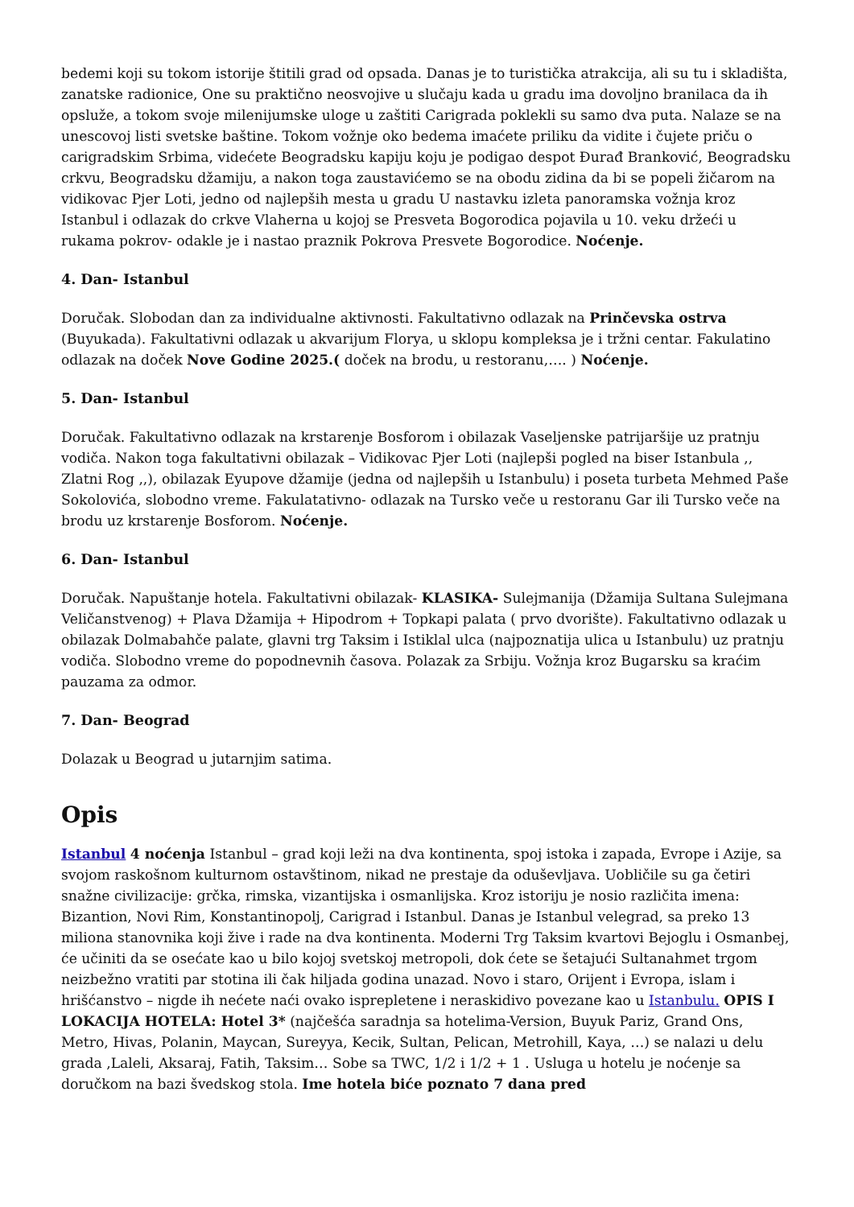bedemi koji su tokom istorije štitili grad od opsada. Danas je to turistička atrakcija, ali su tu i skladišta, zanatske radionice, One su praktično neosvojive u slučaju kada u gradu ima dovoljno branilaca da ih opsluže, a tokom svoje milenijumske uloge u zaštiti Carigrada poklekli su samo dva puta. Nalaze se na unescovoj listi svetske baštine. Tokom vožnje oko bedema imaćete priliku da vidite i čujete priču o carigradskim Srbima, videćete Beogradsku kapiju koju je podigao despot Đurađ Branković, Beogradsku crkvu, Beogradsku džamiju, a nakon toga zaustavićemo se na obodu zidina da bi se popeli žičarom na vidikovac Pjer Loti, jedno od najlepših mesta u gradu U nastavku izleta panoramska vožnja kroz Istanbul i odlazak do crkve Vlaherna u kojoj se Presveta Bogorodica pojavila u 10. veku držeći u rukama pokrov- odakle je i nastao praznik Pokrova Presvete Bogorodice. Noćenje.
4. Dan- Istanbul
Doručak. Slobodan dan za individualne aktivnosti. Fakultativno odlazak na Prinčevska ostrva (Buyukada). Fakultativni odlazak u akvarijum Florya, u sklopu kompleksa je i tržni centar. Fakulatino odlazak na doček Nove Godine 2025.( doček na brodu, u restoranu,…. ) Noćenje.
5. Dan- Istanbul
Doručak. Fakultativno odlazak na krstarenje Bosforom i obilazak Vaseljenske patrijaršije uz pratnju vodiča. Nakon toga fakultativni obilazak – Vidikovac Pjer Loti (najlepši pogled na biser Istanbula ,, Zlatni Rog ,,), obilazak Eyupove džamije (jedna od najlepših u Istanbulu) i poseta turbeta Mehmed Paše Sokolovića, slobodno vreme. Fakulatativno- odlazak na Tursko veče u restoranu Gar ili Tursko veče na brodu uz krstarenje Bosforom. Noćenje.
6. Dan- Istanbul
Doručak. Napuštanje hotela. Fakultativni obilazak- KLASIKA- Sulejmanija (Džamija Sultana Sulejmana Veličanstvenog) + Plava Džamija + Hipodrom + Topkapi palata ( prvo dvorište). Fakultativno odlazak u obilazak Dolmabahče palate, glavni trg Taksim i Istiklal ulca (najpoznatija ulica u Istanbulu) uz pratnju vodiča. Slobodno vreme do popodnevnih časova. Polazak za Srbiju. Vožnja kroz Bugarsku sa kraćim pauzama za odmor.
7. Dan- Beograd
Dolazak u Beograd u jutarnjim satima.
Opis
Istanbul 4 noćenja Istanbul – grad koji leži na dva kontinenta, spoj istoka i zapada, Evrope i Azije, sa svojom raskošnom kulturnom ostavštinom, nikad ne prestaje da oduševljava. Uobličile su ga četiri snažne civilizacije: grčka, rimska, vizantijska i osmanlijska. Kroz istoriju je nosio različita imena: Bizantion, Novi Rim, Konstantinopolj, Carigrad i Istanbul. Danas je Istanbul velegrad, sa preko 13 miliona stanovnika koji žive i rade na dva kontinenta. Moderni Trg Taksim kvartovi Bejoglu i Osmanbej, će učiniti da se osećate kao u bilo kojoj svetskoj metropoli, dok ćete se šetajući Sultanahmet trgom neizbežno vratiti par stotina ili čak hiljada godina unazad. Novo i staro, Orijent i Evropa, islam i hrišćanstvo – nigde ih nećete naći ovako isprepletene i neraskidivo povezane kao u Istanbulu. OPIS I LOKACIJA HOTELA: Hotel 3* (najčešća saradnja sa hotelima-Version, Buyuk Pariz, Grand Ons, Metro, Hivas, Polanin, Maycan, Sureyya, Kecik, Sultan, Pelican, Metrohill, Kaya, …) se nalazi u delu grada ,Laleli, Aksaraj, Fatih, Taksim… Sobe sa TWC, 1/2 i 1/2 + 1 . Usluga u hotelu je noćenje sa doručkom na bazi švedskog stola. Ime hotela biće poznato 7 dana pred